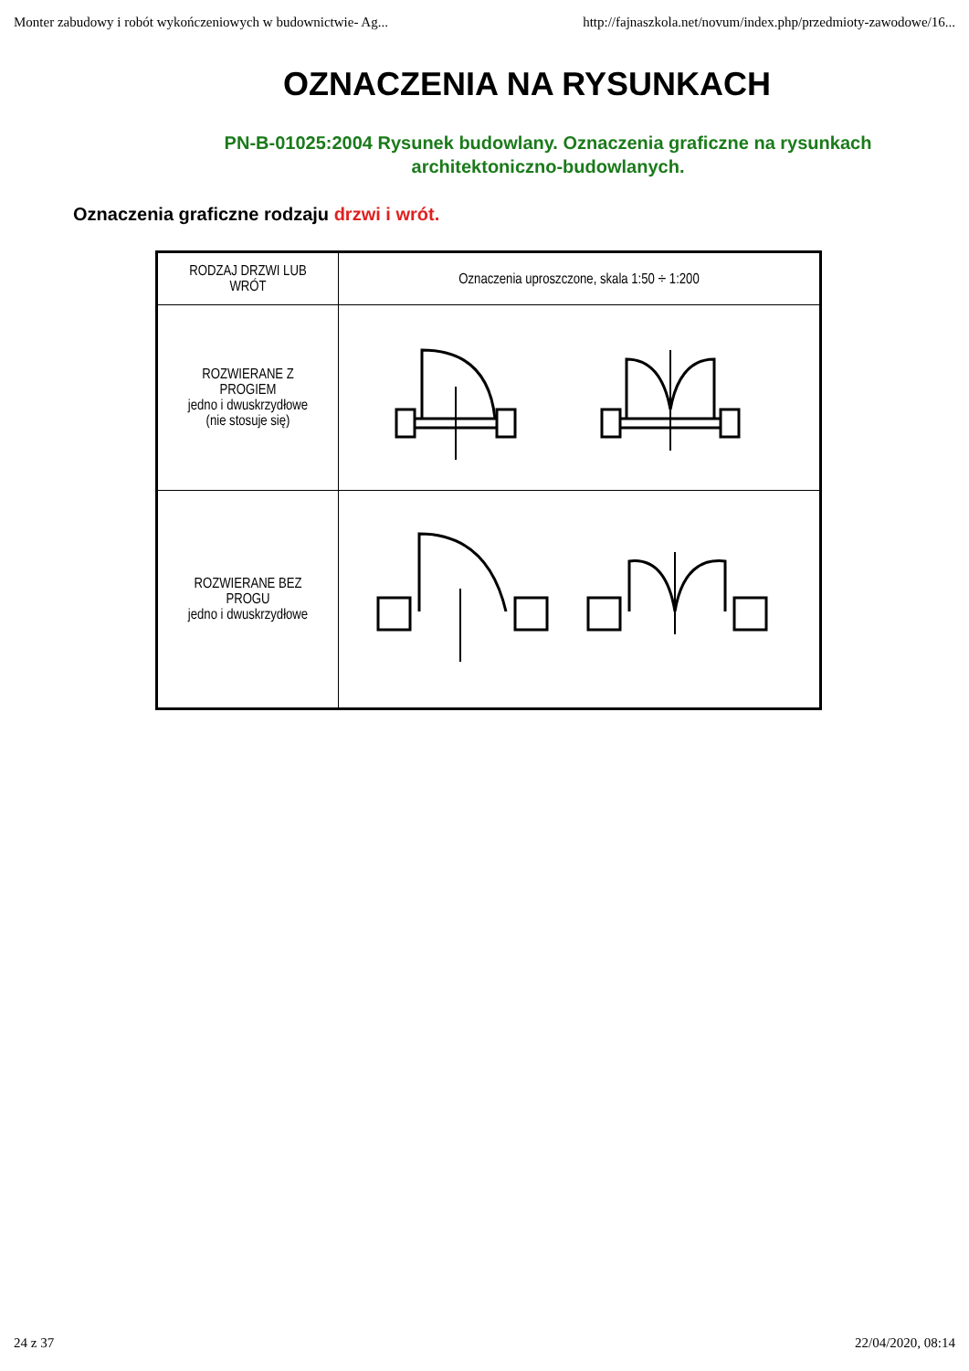Monter zabudowy i robót wykończeniowych w budownictwie- Ag... http://fajnaszkola.net/novum/index.php/przedmioty-zawodowe/16...
OZNACZENIA NA RYSUNKACH
PN-B-01025:2004 Rysunek budowlany. Oznaczenia graficzne na rysunkach architektoniczno-budowlanych.
Oznaczenia graficzne rodzaju drzwi i wrót.
| RODZAJ DRZWI LUB WRÓT | Oznaczenia uproszczone, skala 1:50 ÷ 1:200 |
| --- | --- |
| ROZWIERANE Z PROGIEM jedno i dwuskrzydłowe (nie stosuje się) | |
| ROZWIERANE BEZ PROGU jedno i dwuskrzydłowe | |
24 z 37 22/04/2020, 08:14